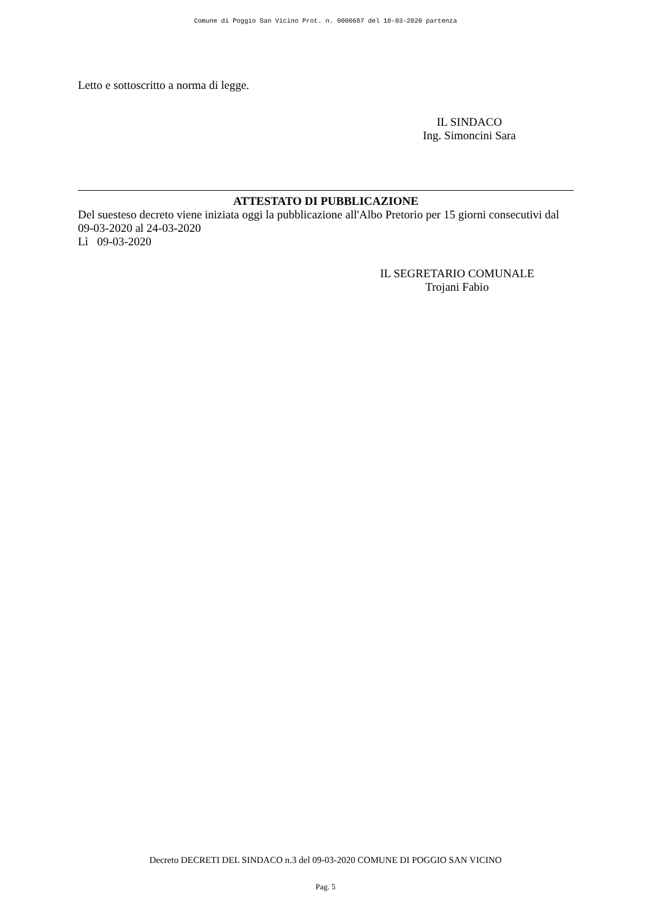Comune di Poggio San Vicino Prot. n. 0000607 del 10-03-2020 partenza
Letto e sottoscritto a norma di legge.
IL SINDACO
Ing. Simoncini Sara
ATTESTATO DI PUBBLICAZIONE
Del suesteso decreto viene iniziata oggi la pubblicazione all'Albo Pretorio per 15 giorni consecutivi dal 09-03-2020 al 24-03-2020
Lì 09-03-2020
IL SEGRETARIO COMUNALE
Trojani Fabio
Decreto DECRETI DEL SINDACO n.3 del 09-03-2020 COMUNE DI POGGIO SAN VICINO
Pag. 5